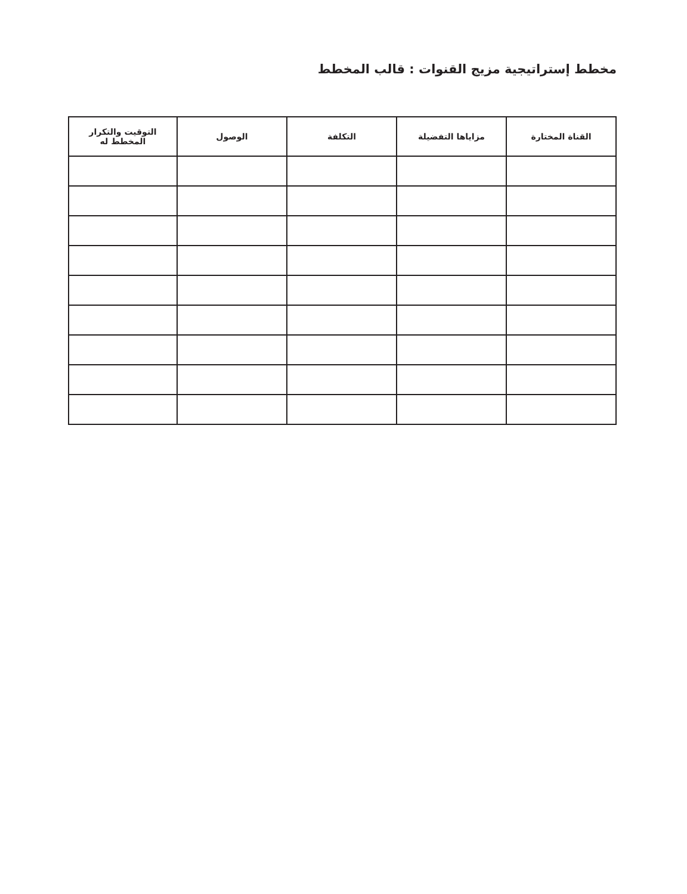مخطط إستراتيجية مزيج القنوات : قالب المخطط
| القناة المختارة | مزاياها التفضيلة | التكلفة | الوصول | التوقيت والتكرار المخطط له |
| --- | --- | --- | --- | --- |